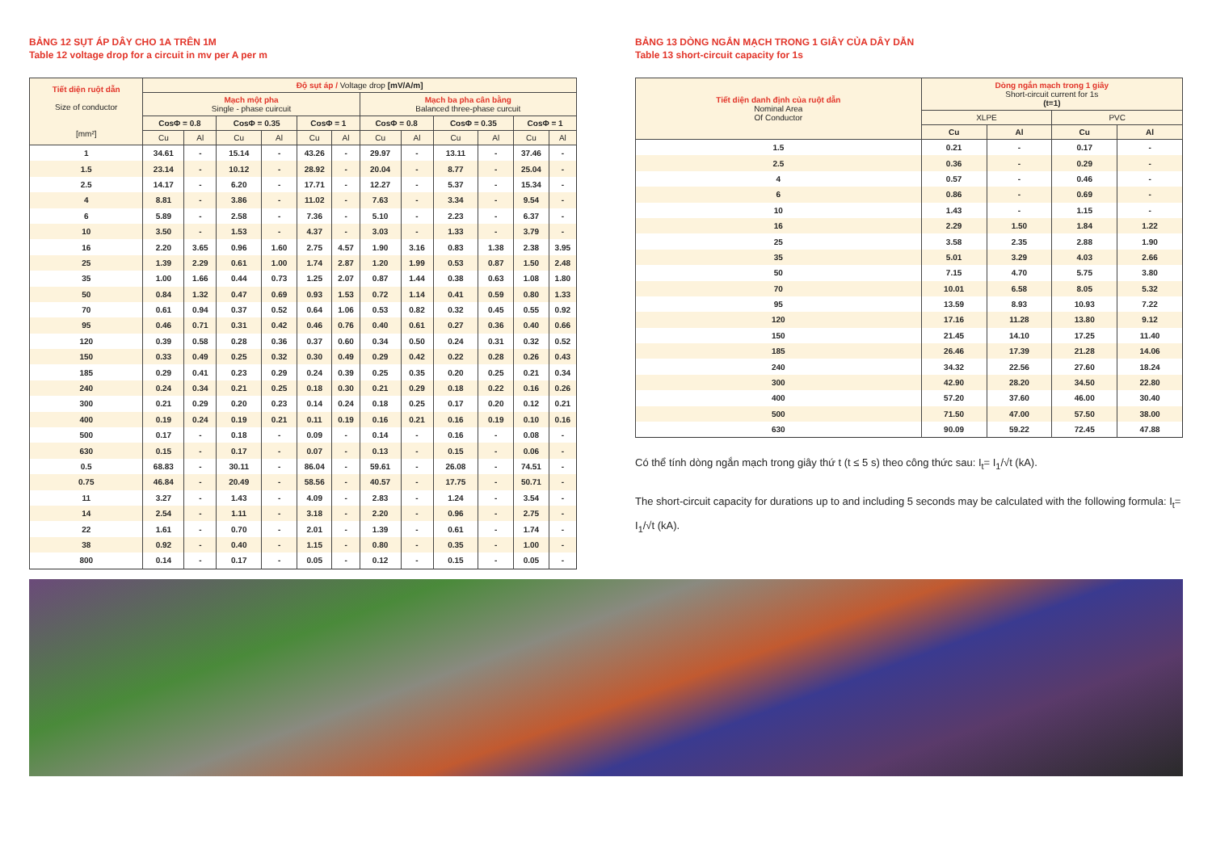BẢNG 12 SỤT ÁP DÂY CHO 1A TRÊN 1M
Table 12 voltage drop for a circuit in mv per A per m
| Tiết diện ruột dẫn Size of conductor [mm²] | Độ sụt áp / Voltage drop [mV/A/m] | | | | | | | | | | | |
| --- | --- | --- | --- | --- | --- | --- | --- | --- | --- | --- | --- | --- |
| | Mạch một pha Single - phase cuircuit | | | | | | Mạch ba pha cân bằng Balanced three-phase curcuit | | | | | |
| | CosΦ = 0.8 | | CosΦ = 0.35 | | CosΦ = 1 | | CosΦ = 0.8 | | CosΦ = 0.35 | | CosΦ = 1 | |
| | Cu | Al | Cu | Al | Cu | Al | Cu | Al | Cu | Al | Cu | Al |
| 1 | 34.61 | - | 15.14 | - | 43.26 | - | 29.97 | - | 13.11 | - | 37.46 | - |
| 1.5 | 23.14 | - | 10.12 | - | 28.92 | - | 20.04 | - | 8.77 | - | 25.04 | - |
| 2.5 | 14.17 | - | 6.20 | - | 17.71 | - | 12.27 | - | 5.37 | - | 15.34 | - |
| 4 | 8.81 | - | 3.86 | - | 11.02 | - | 7.63 | - | 3.34 | - | 9.54 | - |
| 6 | 5.89 | - | 2.58 | - | 7.36 | - | 5.10 | - | 2.23 | - | 6.37 | - |
| 10 | 3.50 | - | 1.53 | - | 4.37 | - | 3.03 | - | 1.33 | - | 3.79 | - |
| 16 | 2.20 | 3.65 | 0.96 | 1.60 | 2.75 | 4.57 | 1.90 | 3.16 | 0.83 | 1.38 | 2.38 | 3.95 |
| 25 | 1.39 | 2.29 | 0.61 | 1.00 | 1.74 | 2.87 | 1.20 | 1.99 | 0.53 | 0.87 | 1.50 | 2.48 |
| 35 | 1.00 | 1.66 | 0.44 | 0.73 | 1.25 | 2.07 | 0.87 | 1.44 | 0.38 | 0.63 | 1.08 | 1.80 |
| 50 | 0.84 | 1.32 | 0.47 | 0.69 | 0.93 | 1.53 | 0.72 | 1.14 | 0.41 | 0.59 | 0.80 | 1.33 |
| 70 | 0.61 | 0.94 | 0.37 | 0.52 | 0.64 | 1.06 | 0.53 | 0.82 | 0.32 | 0.45 | 0.55 | 0.92 |
| 95 | 0.46 | 0.71 | 0.31 | 0.42 | 0.46 | 0.76 | 0.40 | 0.61 | 0.27 | 0.36 | 0.40 | 0.66 |
| 120 | 0.39 | 0.58 | 0.28 | 0.36 | 0.37 | 0.60 | 0.34 | 0.50 | 0.24 | 0.31 | 0.32 | 0.52 |
| 150 | 0.33 | 0.49 | 0.25 | 0.32 | 0.30 | 0.49 | 0.29 | 0.42 | 0.22 | 0.28 | 0.26 | 0.43 |
| 185 | 0.29 | 0.41 | 0.23 | 0.29 | 0.24 | 0.39 | 0.25 | 0.35 | 0.20 | 0.25 | 0.21 | 0.34 |
| 240 | 0.24 | 0.34 | 0.21 | 0.25 | 0.18 | 0.30 | 0.21 | 0.29 | 0.18 | 0.22 | 0.16 | 0.26 |
| 300 | 0.21 | 0.29 | 0.20 | 0.23 | 0.14 | 0.24 | 0.18 | 0.25 | 0.17 | 0.20 | 0.12 | 0.21 |
| 400 | 0.19 | 0.24 | 0.19 | 0.21 | 0.11 | 0.19 | 0.16 | 0.21 | 0.16 | 0.19 | 0.10 | 0.16 |
| 500 | 0.17 | - | 0.18 | - | 0.09 | - | 0.14 | - | 0.16 | - | 0.08 | - |
| 630 | 0.15 | - | 0.17 | - | 0.07 | - | 0.13 | - | 0.15 | - | 0.06 | - |
| 0.5 | 68.83 | - | 30.11 | - | 86.04 | - | 59.61 | - | 26.08 | - | 74.51 | - |
| 0.75 | 46.84 | - | 20.49 | - | 58.56 | - | 40.57 | - | 17.75 | - | 50.71 | - |
| 11 | 3.27 | - | 1.43 | - | 4.09 | - | 2.83 | - | 1.24 | - | 3.54 | - |
| 14 | 2.54 | - | 1.11 | - | 3.18 | - | 2.20 | - | 0.96 | - | 2.75 | - |
| 22 | 1.61 | - | 0.70 | - | 2.01 | - | 1.39 | - | 0.61 | - | 1.74 | - |
| 38 | 0.92 | - | 0.40 | - | 1.15 | - | 0.80 | - | 0.35 | - | 1.00 | - |
| 800 | 0.14 | - | 0.17 | - | 0.05 | - | 0.12 | - | 0.15 | - | 0.05 | - |
BẢNG 13 DÒNG NGẮN MẠCH TRONG 1 GIÂY CỦA DÂY DẪN
Table 13 short-circuit capacity for 1s
| Tiết diện danh định của ruột dẫn Nominal Area Of Conductor | Dòng ngắn mạch trong 1 giây Short-circuit current for 1s (t=1) | | | |
| --- | --- | --- | --- | --- |
| | XLPE | | PVC | |
| | Cu | Al | Cu | Al |
| 1.5 | 0.21 | - | 0.17 | - |
| 2.5 | 0.36 | - | 0.29 | - |
| 4 | 0.57 | - | 0.46 | - |
| 6 | 0.86 | - | 0.69 | - |
| 10 | 1.43 | - | 1.15 | - |
| 16 | 2.29 | 1.50 | 1.84 | 1.22 |
| 25 | 3.58 | 2.35 | 2.88 | 1.90 |
| 35 | 5.01 | 3.29 | 4.03 | 2.66 |
| 50 | 7.15 | 4.70 | 5.75 | 3.80 |
| 70 | 10.01 | 6.58 | 8.05 | 5.32 |
| 95 | 13.59 | 8.93 | 10.93 | 7.22 |
| 120 | 17.16 | 11.28 | 13.80 | 9.12 |
| 150 | 21.45 | 14.10 | 17.25 | 11.40 |
| 185 | 26.46 | 17.39 | 21.28 | 14.06 |
| 240 | 34.32 | 22.56 | 27.60 | 18.24 |
| 300 | 42.90 | 28.20 | 34.50 | 22.80 |
| 400 | 57.20 | 37.60 | 46.00 | 30.40 |
| 500 | 71.50 | 47.00 | 57.50 | 38.00 |
| 630 | 90.09 | 59.22 | 72.45 | 47.88 |
Có thể tính dòng ngắn mạch trong giây thứ t (t ≤ 5 s) theo công thức sau: I<sub>t</sub>= I<sub>1</sub>/√t (kA).
The short-circuit capacity for durations up to and including 5 seconds may be calculated with the following formula: I<sub>t</sub>= I<sub>1</sub>/√t (kA).